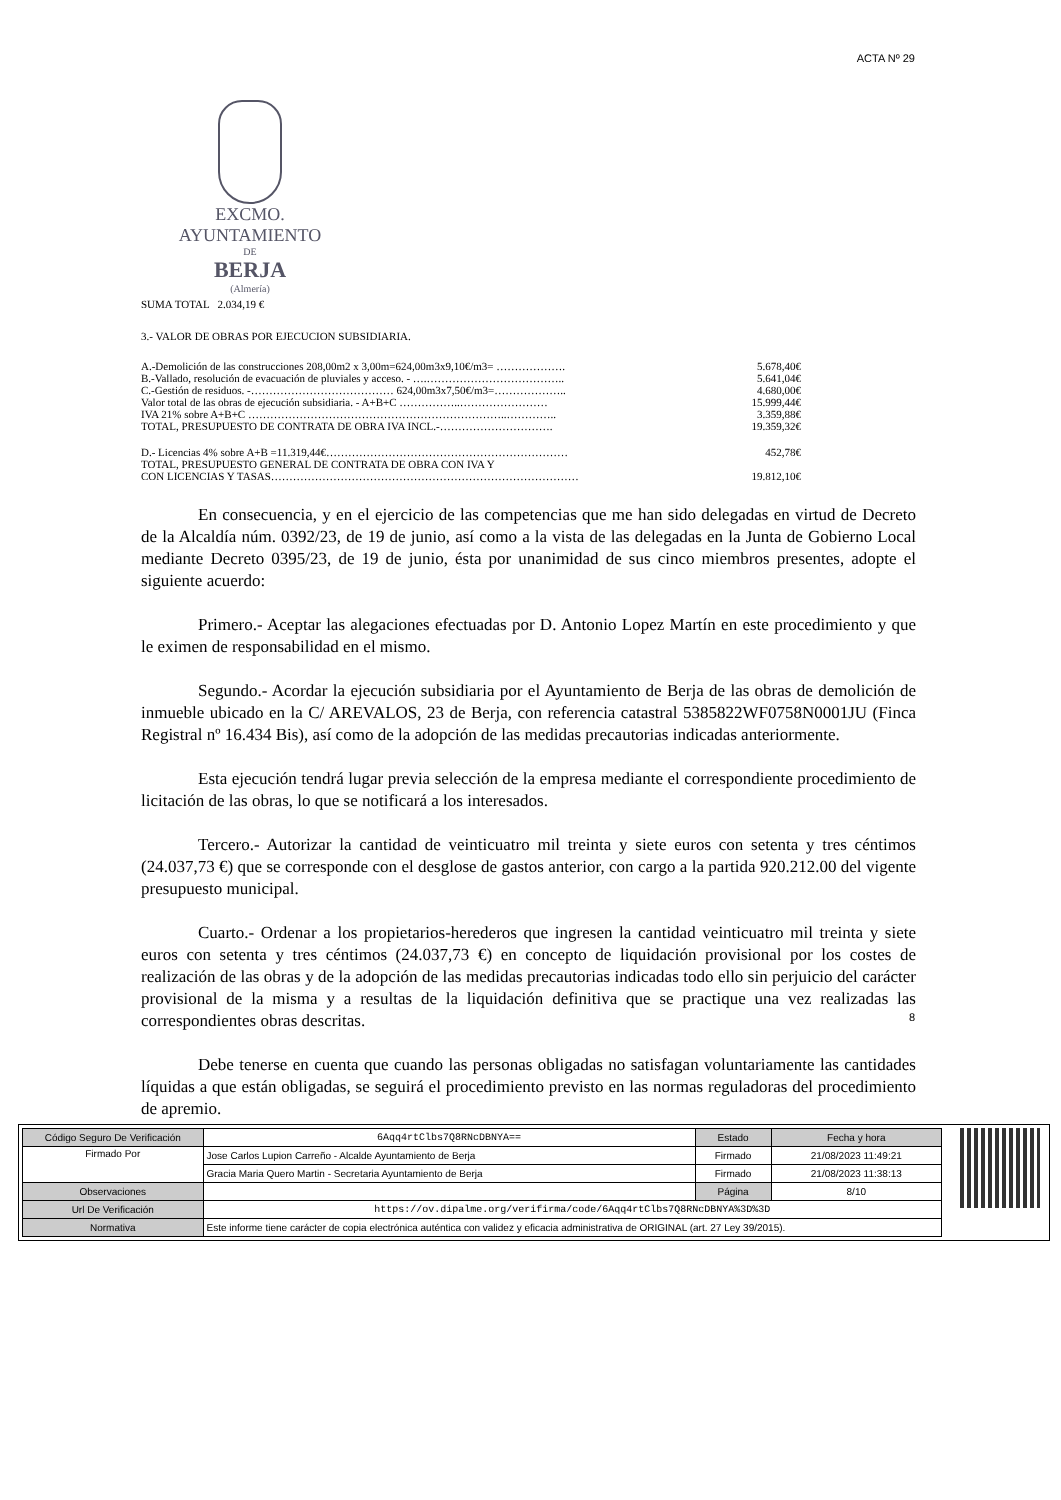ACTA Nº 29
EXCMO. AYUNTAMIENTO
DE
BERJA
(Almería)
SUMA TOTAL 2.034,19 €
3.- VALOR DE OBRAS POR EJECUCION SUBSIDIARIA.
| A.-Demolición de las construcciones 208,00m2 x 3,00m=624,00m3x9,10€/m3= ………………. | 5.678,40€ |
| B.-Vallado, resolución de evacuación de pluviales y acceso. - ….……………………………….. | 5.641,04€ |
| C.-Gestión de residuos. -………………………………… 624,00m3x7,50€/m3=……………….. | 4.680,00€ |
| Valor total de las obras de ejecución subsidiaria. - A+B+C ……………..…………………… | 15.999,44€ |
| IVA 21% sobre A+B+C ……………………………………………………………..………….. | 3.359,88€ |
| TOTAL, PRESUPUESTO DE CONTRATA DE OBRA IVA INCL.-…………………………. | 19.359,32€ |
| D.- Licencias 4% sobre A+B =11.319,44€………………………………………………………… | 452,78€ |
| TOTAL, PRESUPUESTO GENERAL DE CONTRATA DE OBRA CON IVA Y | |
| CON LICENCIAS Y TASAS………………………………………………………………………… | 19.812,10€ |
En consecuencia, y en el ejercicio de las competencias que me han sido delegadas en virtud de Decreto de la Alcaldía núm. 0392/23, de 19 de junio, así como a la vista de las delegadas en la Junta de Gobierno Local mediante Decreto 0395/23, de 19 de junio, ésta por unanimidad de sus cinco miembros presentes, adopte el siguiente acuerdo:
Primero.- Aceptar las alegaciones efectuadas por D. Antonio Lopez Martín en este procedimiento y que le eximen de responsabilidad en el mismo.
Segundo.- Acordar la ejecución subsidiaria por el Ayuntamiento de Berja de las obras de demolición de inmueble ubicado en la C/ AREVALOS, 23 de Berja, con referencia catastral 5385822WF0758N0001JU (Finca Registral nº 16.434 Bis), así como de la adopción de las medidas precautorias indicadas anteriormente.
Esta ejecución tendrá lugar previa selección de la empresa mediante el correspondiente procedimiento de licitación de las obras, lo que se notificará a los interesados.
Tercero.- Autorizar la cantidad de veinticuatro mil treinta y siete euros con setenta y tres céntimos (24.037,73 €) que se corresponde con el desglose de gastos anterior, con cargo a la partida 920.212.00 del vigente presupuesto municipal.
Cuarto.- Ordenar a los propietarios-herederos que ingresen la cantidad veinticuatro mil treinta y siete euros con setenta y tres céntimos (24.037,73 €) en concepto de liquidación provisional por los costes de realización de las obras y de la adopción de las medidas precautorias indicadas todo ello sin perjuicio del carácter provisional de la misma y a resultas de la liquidación definitiva que se practique una vez realizadas las correspondientes obras descritas.
Debe tenerse en cuenta que cuando las personas obligadas no satisfagan voluntariamente las cantidades líquidas a que están obligadas, se seguirá el procedimiento previsto en las normas reguladoras del procedimiento de apremio.
8
| Código Seguro De Verificación | 6Aqq4rtClbs7Q8RNcDBNYA== | Estado | Fecha y hora |
| Firmado Por | Jose Carlos Lupion Carreño - Alcalde Ayuntamiento de Berja | Firmado | 21/08/2023 11:49:21 |
| | Gracia Maria Quero Martin - Secretaria Ayuntamiento de Berja | Firmado | 21/08/2023 11:38:13 |
| Observaciones | | Página | 8/10 |
| Url De Verificación | https://ov.dipalme.org/verifirma/code/6Aqq4rtClbs7Q8RNcDBNYA%3D%3D | | |
| Normativa | Este informe tiene carácter de copia electrónica auténtica con validez y eficacia administrativa de ORIGINAL (art. 27 Ley 39/2015). | | |